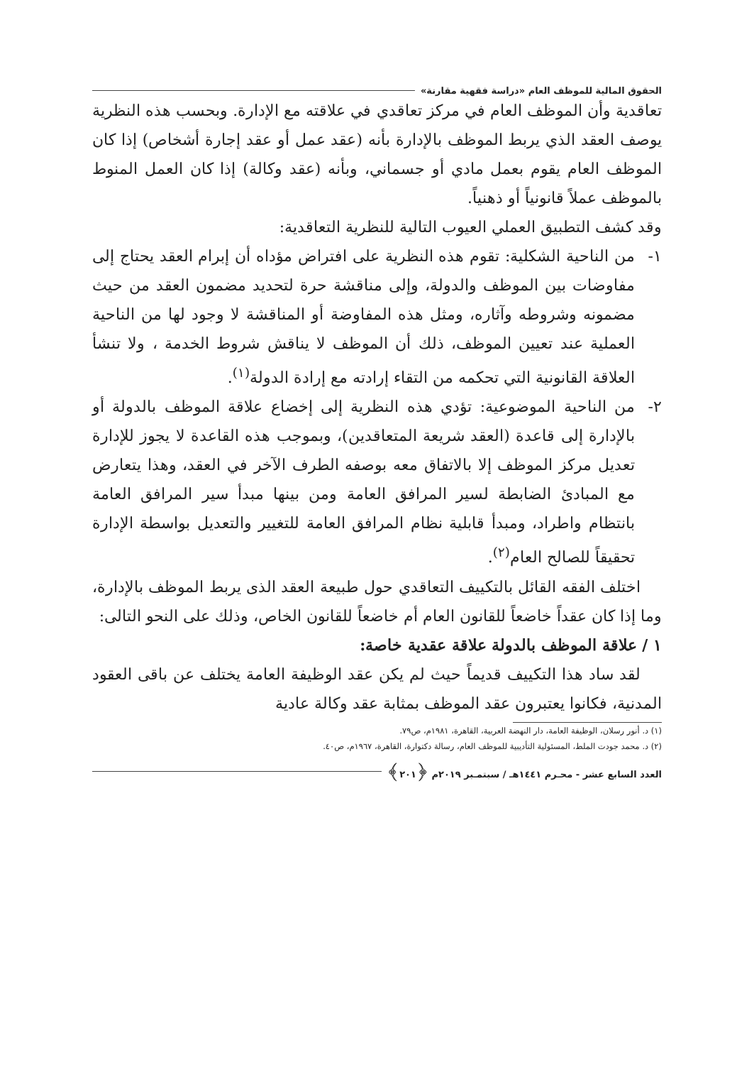الحقوق المالية للموظف العام «دراسة فقهية مقارنة»
تعاقدية وأن الموظف العام في مركز تعاقدي في علاقته مع الإدارة. وبحسب هذه النظرية يوصف العقد الذي يربط الموظف بالإدارة بأنه (عقد عمل أو عقد إجارة أشخاص) إذا كان الموظف العام يقوم بعمل مادي أو جسماني، وبأنه (عقد وكالة) إذا كان العمل المنوط بالموظف عملاً قانونياً أو ذهنياً.
وقد كشف التطبيق العملي العيوب التالية للنظرية التعاقدية:
١- من الناحية الشكلية: تقوم هذه النظرية على افتراض مؤداه أن إبرام العقد يحتاج إلى مفاوضات بين الموظف والدولة، وإلى مناقشة حرة لتحديد مضمون العقد من حيث مضمونه وشروطه وآثاره، ومثل هذه المفاوضة أو المناقشة لا وجود لها من الناحية العملية عند تعيين الموظف، ذلك أن الموظف لا يناقش شروط الخدمة ، ولا تنشأ العلاقة القانونية التي تحكمه من التقاء إرادته مع إرادة الدولة<sup>(١)</sup>.
٢- من الناحية الموضوعية: تؤدي هذه النظرية إلى إخضاع علاقة الموظف بالدولة أو بالإدارة إلى قاعدة (العقد شريعة المتعاقدين)، وبموجب هذه القاعدة لا يجوز للإدارة تعديل مركز الموظف إلا بالاتفاق معه بوصفه الطرف الآخر في العقد، وهذا يتعارض مع المبادئ الضابطة لسير المرافق العامة ومن بينها مبدأ سير المرافق العامة بانتظام واطراد، ومبدأ قابلية نظام المرافق العامة للتغيير والتعديل بواسطة الإدارة تحقيقاً للصالح العام<sup>(٢)</sup>.
اختلف الفقه القائل بالتكييف التعاقدي حول طبيعة العقد الذى يربط الموظف بالإدارة، وما إذا كان عقداً خاضعاً للقانون العام أم خاضعاً للقانون الخاص، وذلك على النحو التالى:
١ / علاقة الموظف بالدولة علاقة عقدية خاصة:
لقد ساد هذا التكييف قديماً حيث لم يكن عقد الوظيفة العامة يختلف عن باقى العقود المدنية، فكانوا يعتبرون عقد الموظف بمثابة عقد وكالة عادية
(١) د. أنور رسلان، الوظيفة العامة، دار النهضة العربية، القاهرة، ١٩٨١م، ص٧٩.
(٢) د. محمد جودت الملط، المسئولية التأديبية للموظف العام، رسالة دكتوارة، القاهرة، ١٩٦٧م، ص٤٠.
العدد السابع عشر - محـرم ١٤٤١هـ / سبتمـبر ٢٠١٩م ﴿٢٠١﴾